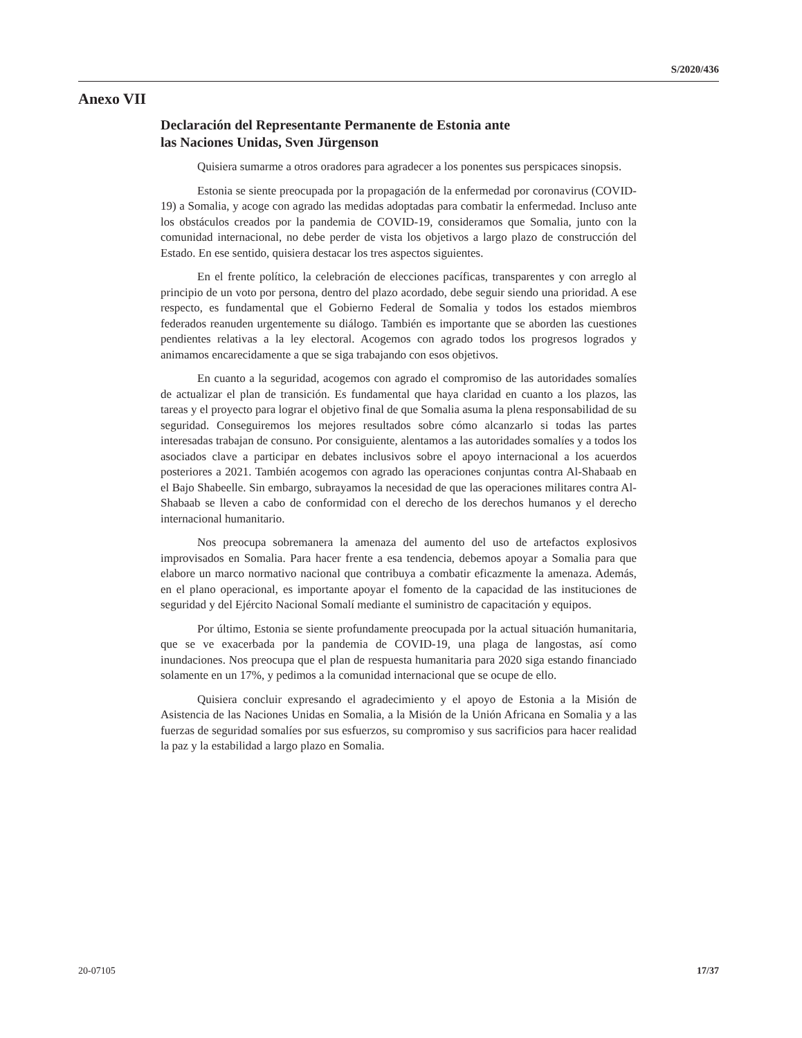S/2020/436
Anexo VII
Declaración del Representante Permanente de Estonia ante
las Naciones Unidas, Sven Jürgenson
Quisiera sumarme a otros oradores para agradecer a los ponentes sus perspicaces sinopsis.
Estonia se siente preocupada por la propagación de la enfermedad por coronavirus (COVID-19) a Somalia, y acoge con agrado las medidas adoptadas para combatir la enfermedad. Incluso ante los obstáculos creados por la pandemia de COVID-19, consideramos que Somalia, junto con la comunidad internacional, no debe perder de vista los objetivos a largo plazo de construcción del Estado. En ese sentido, quisiera destacar los tres aspectos siguientes.
En el frente político, la celebración de elecciones pacíficas, transparentes y con arreglo al principio de un voto por persona, dentro del plazo acordado, debe seguir siendo una prioridad. A ese respecto, es fundamental que el Gobierno Federal de Somalia y todos los estados miembros federados reanuden urgentemente su diálogo. También es importante que se aborden las cuestiones pendientes relativas a la ley electoral. Acogemos con agrado todos los progresos logrados y animamos encarecidamente a que se siga trabajando con esos objetivos.
En cuanto a la seguridad, acogemos con agrado el compromiso de las autoridades somalíes de actualizar el plan de transición. Es fundamental que haya claridad en cuanto a los plazos, las tareas y el proyecto para lograr el objetivo final de que Somalia asuma la plena responsabilidad de su seguridad. Conseguiremos los mejores resultados sobre cómo alcanzarlo si todas las partes interesadas trabajan de consuno. Por consiguiente, alentamos a las autoridades somalíes y a todos los asociados clave a participar en debates inclusivos sobre el apoyo internacional a los acuerdos posteriores a 2021. También acogemos con agrado las operaciones conjuntas contra Al-Shabaab en el Bajo Shabeelle. Sin embargo, subrayamos la necesidad de que las operaciones militares contra Al-Shabaab se lleven a cabo de conformidad con el derecho de los derechos humanos y el derecho internacional humanitario.
Nos preocupa sobremanera la amenaza del aumento del uso de artefactos explosivos improvisados en Somalia. Para hacer frente a esa tendencia, debemos apoyar a Somalia para que elabore un marco normativo nacional que contribuya a combatir eficazmente la amenaza. Además, en el plano operacional, es importante apoyar el fomento de la capacidad de las instituciones de seguridad y del Ejército Nacional Somalí mediante el suministro de capacitación y equipos.
Por último, Estonia se siente profundamente preocupada por la actual situación humanitaria, que se ve exacerbada por la pandemia de COVID-19, una plaga de langostas, así como inundaciones. Nos preocupa que el plan de respuesta humanitaria para 2020 siga estando financiado solamente en un 17%, y pedimos a la comunidad internacional que se ocupe de ello.
Quisiera concluir expresando el agradecimiento y el apoyo de Estonia a la Misión de Asistencia de las Naciones Unidas en Somalia, a la Misión de la Unión Africana en Somalia y a las fuerzas de seguridad somalíes por sus esfuerzos, su compromiso y sus sacrificios para hacer realidad la paz y la estabilidad a largo plazo en Somalia.
20-07105 17/37